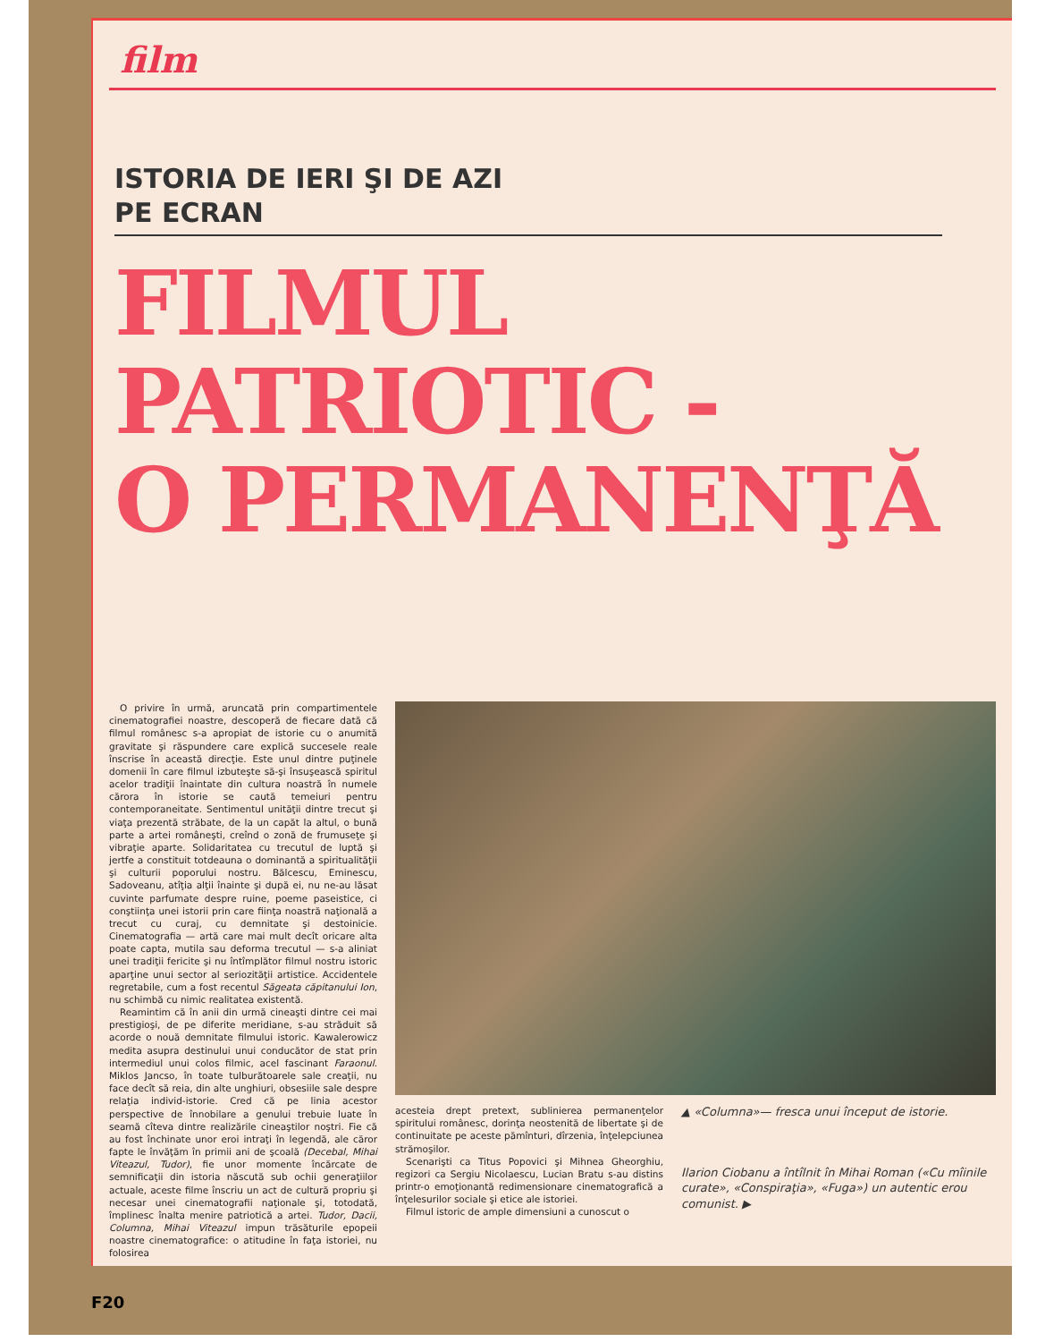film
ISTORIA DE IERI ŞI DE AZI
PE ECRAN
FILMUL
PATRIOTIC -
O PERMANENŢĂ
O privire în urmă, aruncată prin compartimentele cinematografiei noastre, descoperă de fiecare dată că filmul românesc s-a apropiat de istorie cu o anumită gravitate şi răspundere care explică succesele reale înscrise în această direcţie. Este unul dintre puţinele domenii în care filmul izbuteşte să-şi însuşească spiritul acelor tradiţii înaintate din cultura noastră în numele cărora în istorie se caută temeiuri pentru contemporaneitate. Sentimentul unităţii dintre trecut şi viaţa prezentă străbate, de la un capăt la altul, o bună parte a artei româneşti, creînd o zonă de frumuseţe şi vibraţie aparte. Solidaritatea cu trecutul de luptă şi jertfe a constituit totdeauna o dominantă a spiritualităţii şi culturii poporului nostru. Bălcescu, Eminescu, Sadoveanu, atîţia alţii înainte şi după ei, nu ne-au lăsat cuvinte parfumate despre ruine, poeme paseistice, ci conştiinţa unei istorii prin care fiinţa noastră naţională a trecut cu curaj, cu demnitate şi destoinicie. Cinematografia — artă care mai mult decît oricare alta poate capta, mutila sau deforma trecutul — s-a aliniat unei tradiţii fericite şi nu întîmplător filmul nostru istoric aparţine unui sector al seriozităţii artistice. Accidentele regretabile, cum a fost recentul Săgeata căpitanului Ion, nu schimbă cu nimic realitatea existentă.
Reamintim că în anii din urmă cineaşti dintre cei mai prestigioşi, de pe diferite meridiane, s-au străduit să acorde o nouă demnitate filmului istoric. Kawalerowicz medita asupra destinului unui conducător de stat prin intermediul unui colos filmic, acel fascinant Faraonul. Miklos Jancso, în toate tulburătoarele sale creaţii, nu face decît să reia, din alte unghiuri, obsesiile sale despre relaţia individ-istorie. Cred că pe linia acestor perspective de înnobilare a genului trebuie luate în seamă cîteva dintre realizările cineaştilor noştri. Fie că au fost închinate unor eroi intraţi în legendă, ale căror fapte le învăţăm în primii ani de şcoală (Decebal, Mihai Viteazul, Tudor), fie unor momente încărcate de semnificaţii din istoria născută sub ochii generaţiilor actuale, aceste filme înscriu un act de cultură propriu şi necesar unei cinematografii naţionale şi, totodată, împlinesc înalta menire patriotică a artei. Tudor, Dacii, Columna, Mihai Viteazul impun trăsăturile epopeii noastre cinematografice: o atitudine în faţa istoriei, nu folosirea
acesteia drept pretext, sublinierea permanenţelor spiritului românesc, dorinţa neostenită de libertate şi de continuitate pe aceste pămînturi, dîrzenia, înţelepciunea strămoşilor.
Scenarişti ca Titus Popovici şi Mihnea Gheorghiu, regizori ca Sergiu Nicolaescu, Lucian Bratu s-au distins printr-o emoţionantă redimensionare cinematografică a înţelesurilor sociale şi etice ale istoriei.
Filmul istoric de ample dimensiuni a cunoscut o
▲ «Columna»— fresca unui început de istorie.
Ilarion Ciobanu a întîlnit în Mihai Roman («Cu mîinile curate», «Conspiraţia», «Fuga») un autentic erou comunist. ▶
F20